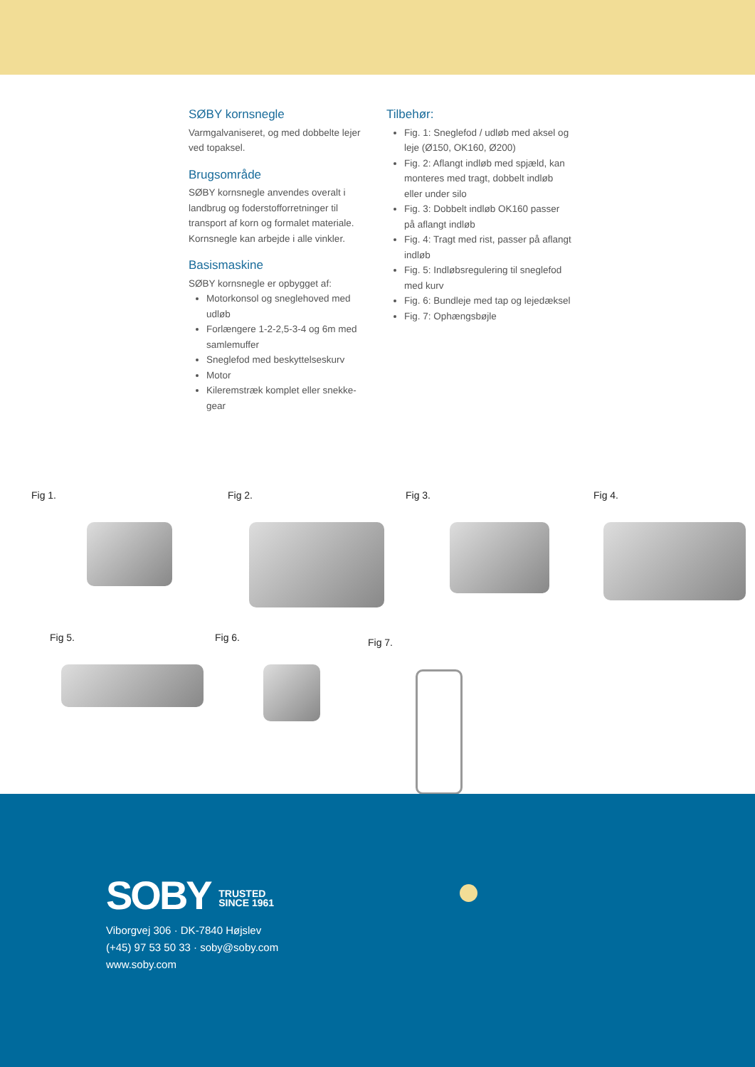SØBY kornsnegle
Varmgalvaniseret, og med dobbelte lejer ved topaksel.
Brugsområde
SØBY kornsnegle anvendes overalt i landbrug og foderstofforretninger til transport af korn og formalet materiale. Kornsnegle kan arbejde i alle vinkler.
Basismaskine
SØBY kornsnegle er opbygget af:
Motorkonsol og sneglehoved med udløb
Forlængere 1-2-2,5-3-4 og 6m med samlemuffer
Sneglefod med beskyttelseskurv
Motor
Kileremstræk komplet eller snekke-gear
Tilbehør:
Fig. 1: Sneglefod / udløb med aksel og leje (Ø150, OK160, Ø200)
Fig. 2: Aflangt indløb med spjæld, kan monteres med tragt, dobbelt indløb eller under silo
Fig. 3: Dobbelt indløb OK160 passer på aflangt indløb
Fig. 4: Tragt med rist, passer på aflangt indløb
Fig. 5: Indløbsregulering til sneglefod med kurv
Fig. 6: Bundleje med tap og lejedæksel
Fig. 7: Ophængsbøjle
Fig 1. Fig 2. Fig 3. Fig 4.
Fig 5. Fig 6.
Fig 7.
SOBY TRUSTED
SINCE 1961
Viborgvej 306 · DK-7840 Højslev
(+45) 97 53 50 33 · soby@soby.com
www.soby.com